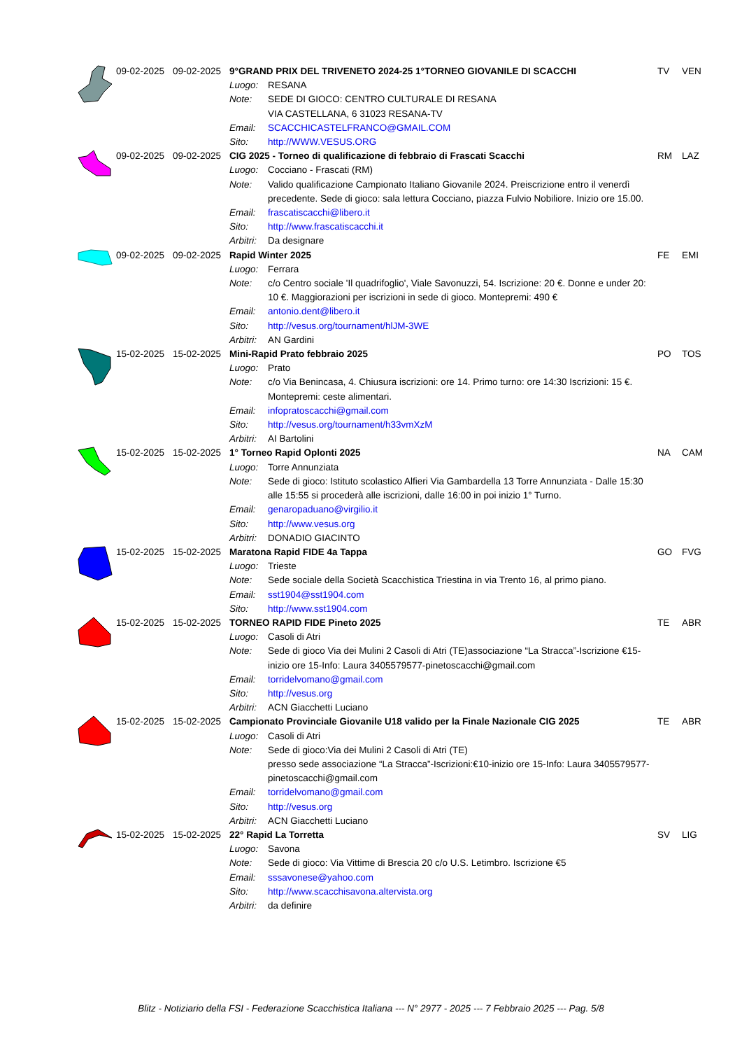| | 09-02-2025 | 09-02-2025 | 9°GRAND PRIX DEL TRIVENETO 2024-25 1°TORNEO GIOVANILE DI SCACCHI | | TV | VEN |
| | | | Luogo: | RESANA | | |
| | | | Note: | SEDE DI GIOCO: CENTRO CULTURALE DI RESANA VIA CASTELLANA, 6 31023 RESANA-TV | | |
| | | | Email: | SCACCHICASTELFRANCO@GMAIL.COM | | |
| | | | Sito: | http://WWW.VESUS.ORG | | |
| | 09-02-2025 | 09-02-2025 | CIG 2025 - Torneo di qualificazione di febbraio di Frascati Scacchi | | RM | LAZ |
| | | | Luogo: | Cocciano - Frascati (RM) | | |
| | | | Note: | Valido qualificazione Campionato Italiano Giovanile 2024. Preiscrizione entro il venerdì precedente. Sede di gioco: sala lettura Cocciano, piazza Fulvio Nobiliore. Inizio ore 15.00. | | |
| | | | Email: | frascatiscacchi@libero.it | | |
| | | | Sito: | http://www.frascatiscacchi.it | | |
| | | | Arbitri: | Da designare | | |
| | 09-02-2025 | 09-02-2025 | Rapid Winter 2025 | | FE | EMI |
| | | | Luogo: | Ferrara | | |
| | | | Note: | c/o Centro sociale 'Il quadrifoglio', Viale Savonuzzi, 54. Iscrizione: 20 €. Donne e under 20: 10 €. Maggiorazioni per iscrizioni in sede di gioco. Montepremi: 490 € | | |
| | | | Email: | antonio.dent@libero.it | | |
| | | | Sito: | http://vesus.org/tournament/hlJM-3WE | | |
| | | | Arbitri: | AN Gardini | | |
| | 15-02-2025 | 15-02-2025 | Mini-Rapid Prato febbraio 2025 | | PO | TOS |
| | | | Luogo: | Prato | | |
| | | | Note: | c/o Via Benincasa, 4. Chiusura iscrizioni: ore 14. Primo turno: ore 14:30 Iscrizioni: 15 €. Montepremi: ceste alimentari. | | |
| | | | Email: | infopratoscacchi@gmail.com | | |
| | | | Sito: | http://vesus.org/tournament/h33vmXzM | | |
| | | | Arbitri: | AI Bartolini | | |
| | 15-02-2025 | 15-02-2025 | 1° Torneo Rapid Oplonti 2025 | | NA | CAM |
| | | | Luogo: | Torre Annunziata | | |
| | | | Note: | Sede di gioco: Istituto scolastico Alfieri Via Gambardella 13 Torre Annunziata - Dalle 15:30 alle 15:55 si procederà alle iscrizioni, dalle 16:00 in poi inizio 1° Turno. | | |
| | | | Email: | genaropaduano@virgilio.it | | |
| | | | Sito: | http://www.vesus.org | | |
| | | | Arbitri: | DONADIO GIACINTO | | |
| | 15-02-2025 | 15-02-2025 | Maratona Rapid FIDE 4a Tappa | | GO | FVG |
| | | | Luogo: | Trieste | | |
| | | | Note: | Sede sociale della Società Scacchistica Triestina in via Trento 16, al primo piano. | | |
| | | | Email: | sst1904@sst1904.com | | |
| | | | Sito: | http://www.sst1904.com | | |
| | 15-02-2025 | 15-02-2025 | TORNEO RAPID FIDE Pineto 2025 | | TE | ABR |
| | | | Luogo: | Casoli di Atri | | |
| | | | Note: | Sede di gioco Via dei Mulini 2 Casoli di Atri (TE)associazione “La Stracca”-Iscrizione €15-inizio ore 15-Info: Laura 3405579577-pinetoscacchi@gmail.com | | |
| | | | Email: | torridelvomano@gmail.com | | |
| | | | Sito: | http://vesus.org | | |
| | | | Arbitri: | ACN Giacchetti Luciano | | |
| | 15-02-2025 | 15-02-2025 | Campionato Provinciale Giovanile U18 valido per la Finale Nazionale CIG 2025 | | TE | ABR |
| | | | Luogo: | Casoli di Atri | | |
| | | | Note: | Sede di gioco:Via dei Mulini 2 Casoli di Atri (TE) presso sede associazione “La Stracca”-Iscrizioni:€10-inizio ore 15-Info: Laura 3405579577-pinetoscacchi@gmail.com | | |
| | | | Email: | torridelvomano@gmail.com | | |
| | | | Sito: | http://vesus.org | | |
| | | | Arbitri: | ACN Giacchetti Luciano | | |
| | 15-02-2025 | 15-02-2025 | 22° Rapid La Torretta | | SV | LIG |
| | | | Luogo: | Savona | | |
| | | | Note: | Sede di gioco: Via Vittime di Brescia 20 c/o U.S. Letimbro. Iscrizione €5 | | |
| | | | Email: | sssavonese@yahoo.com | | |
| | | | Sito: | http://www.scacchisavona.altervista.org | | |
| | | | Arbitri: | da definire | | |
Blitz - Notiziario della FSI - Federazione Scacchistica Italiana --- N° 2977 - 2025 --- 7 Febbraio 2025 --- Pag. 5/8